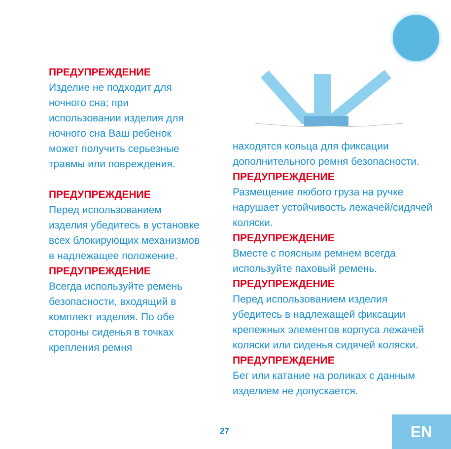ПРЕДУПРЕЖДЕНИЕ
Изделие не подходит для
ночного сна; при
использовании изделия для
ночного сна Ваш ребенок
может получить серьезные
травмы или повреждения.
ПРЕДУПРЕЖДЕНИЕ
Перед использованием
изделия убедитесь в установке
всех блокирующих механизмов
в надлежащее положение.
ПРЕДУПРЕЖДЕНИЕ
Всегда используйте ремень
безопасности, входящий в
комплект изделия. По обе
стороны сиденья в точках
крепления ремня
находятся кольца для фиксации
дополнительного ремня безопасности.
ПРЕДУПРЕЖДЕНИЕ
Размещение любого груза на ручке
нарушает устойчивость лежачей/сидячей
коляски.
ПРЕДУПРЕЖДЕНИЕ
Вместе с поясным ремнем всегда
используйте паховый ремень.
ПРЕДУПРЕЖДЕНИЕ
Перед использованием изделия
убедитесь в надлежащей фиксации
крепежных элементов корпуса лежачей
коляски или сиденья сидячей коляски.
ПРЕДУПРЕЖДЕНИЕ
Бег или катание на роликах с данным
изделием не допускается.
27 EN